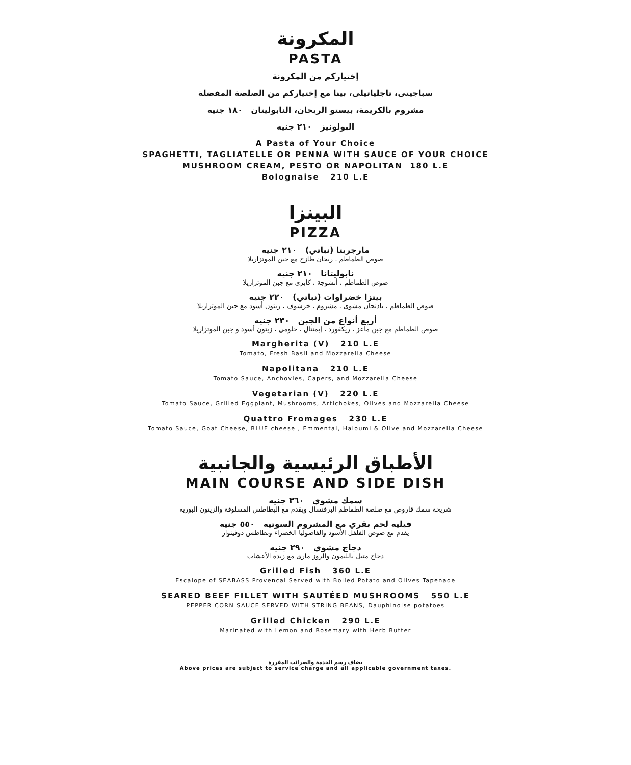المكرونة
PASTA
إختياركم من المكرونة
سباجيتى، تاجلياتيلى، بينا مع إختياركم من الصلصة المفضلة
مشروم بالكريمة، بيستو الريحان، النابوليتان ١٨٠ جنيه
البولونيز ٢١٠ جنيه
A Pasta of Your Choice
SPAGHETTI, TAGLIATELLE OR PENNA WITH SAUCE OF YOUR CHOICE
MUSHROOM CREAM, PESTO OR NAPOLITAN 180 L.E
Bolognaise 210 L.E
البينزا
PIZZA
مارجريتا (نباتي) ٢١٠ جنيه
صوص الطماطم ، ريحان طازج مع جبن الموتزاريلا
نابوليتانا ٢١٠ جنيه
صوص الطماطم ، أنشوجة ، كابرى مع جبن الموتزاريلا
بيتزا خضراوات (نباتي) ٢٢٠ جنيه
صوص الطماطم ، باذنجان مشوى ، مشروم ، خرشوف ، زيتون أسود مع جبن الموتزاريلا
أربع أنواع من الجبن ٢٣٠ جنيه
صوص الطماطم مع جبن ماعز ، ريكفورد ، إيمنتال ، حلومى ، زيتون أسود و جبن الموتزاريلا
Margherita (V) 210 L.E
Tomato, Fresh Basil and Mozzarella Cheese
Napolitana 210 L.E
Tomato Sauce, Anchovies, Capers, and Mozzarella Cheese
Vegetarian (V) 220 L.E
Tomato Sauce, Grilled Eggplant, Mushrooms, Artichokes, Olives and Mozzarella Cheese
Quattro Fromages 230 L.E
Tomato Sauce, Goat Cheese, BLUE cheese , Emmental, Haloumi & Olive and Mozzarella Cheese
الأطباق الرئيسية والجانبية
MAIN COURSE AND SIDE DISH
سمك مشوي ٣٦٠ جنيه
شريحة سمك قاروص مع صلصة الطماطم البرفنسال ويقدم مع البطاطس المسلوقة والزيتون البوريه
فيليه لحم بقري مع المشروم السوتيه ٥٥٠ جنيه
يقدم مع صوص الفلفل الأسود والفاصوليا الخضراء وبطاطس دوفينواز
دجاج مشوي ٢٩٠ جنيه
دجاج متبل بالليمون والروز مارى مع زبدة الأعشاب
Grilled Fish 360 L.E
Escalope of SEABASS Provencal Served with Boiled Potato and Olives Tapenade
SEARED BEEF FILLET WITH SAUTÉED MUSHROOMS 550 L.E
PEPPER CORN SAUCE SERVED WITH STRING BEANS, Dauphinoise potatoes
Grilled Chicken 290 L.E
Marinated with Lemon and Rosemary with Herb Butter
يضاف رسم الخدمة والضرائب المقررة
Above prices are subject to service charge and all applicable government taxes.